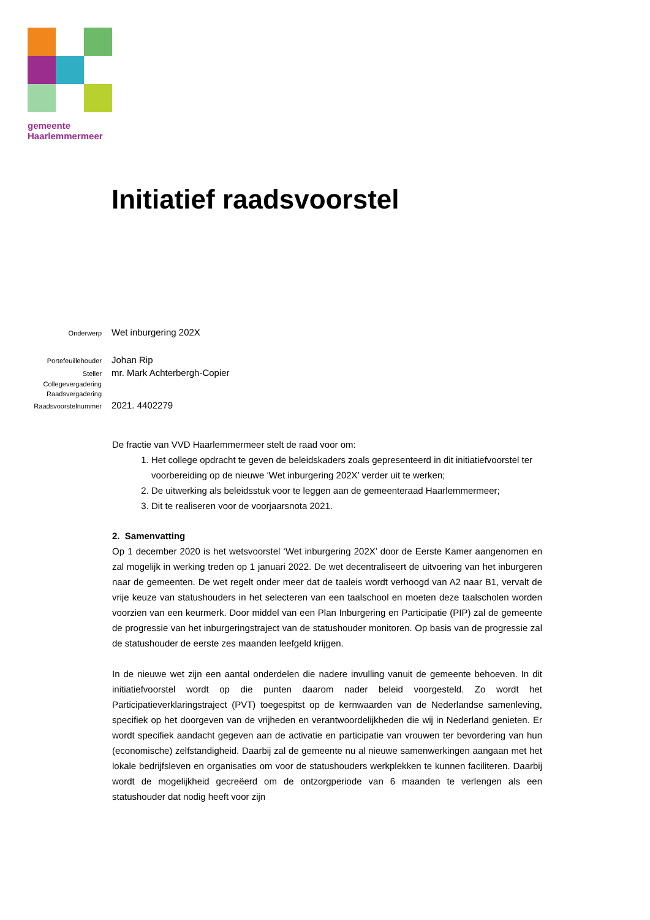gemeente
Haarlemmermeer
Initiatief raadsvoorstel
Onderwerp Wet inburgering 202X
Portefeuillehouder Johan Rip
Steller mr. Mark Achterbergh-Copier
Collegevergadering
Raadsvergadering
Raadsvoorstelnummer 2021. 4402279
De fractie van VVD Haarlemmermeer stelt de raad voor om:
1. Het college opdracht te geven de beleidskaders zoals gepresenteerd in dit initiatiefvoorstel ter voorbereiding op de nieuwe ‘Wet inburgering 202X’ verder uit te werken;
2. De uitwerking als beleidsstuk voor te leggen aan de gemeenteraad Haarlemmermeer;
3. Dit te realiseren voor de voorjaarsnota 2021.
2. Samenvatting
Op 1 december 2020 is het wetsvoorstel ‘Wet inburgering 202X’ door de Eerste Kamer aangenomen en zal mogelijk in werking treden op 1 januari 2022. De wet decentraliseert de uitvoering van het inburgeren naar de gemeenten. De wet regelt onder meer dat de taaleis wordt verhoogd van A2 naar B1, vervalt de vrije keuze van statushouders in het selecteren van een taalschool en moeten deze taalscholen worden voorzien van een keurmerk. Door middel van een Plan Inburgering en Participatie (PIP) zal de gemeente de progressie van het inburgeringstraject van de statushouder monitoren. Op basis van de progressie zal de statushouder de eerste zes maanden leefgeld krijgen.
In de nieuwe wet zijn een aantal onderdelen die nadere invulling vanuit de gemeente behoeven. In dit initiatiefvoorstel wordt op die punten daarom nader beleid voorgesteld. Zo wordt het Participatieverklaringstraject (PVT) toegespitst op de kernwaarden van de Nederlandse samenleving, specifiek op het doorgeven van de vrijheden en verantwoordelijkheden die wij in Nederland genieten. Er wordt specifiek aandacht gegeven aan de activatie en participatie van vrouwen ter bevordering van hun (economische) zelfstandigheid. Daarbij zal de gemeente nu al nieuwe samenwerkingen aangaan met het lokale bedrijfsleven en organisaties om voor de statushouders werkplekken te kunnen faciliteren. Daarbij wordt de mogelijkheid gecreëerd om de ontzorgperiode van 6 maanden te verlengen als een statushouder dat nodig heeft voor zijn